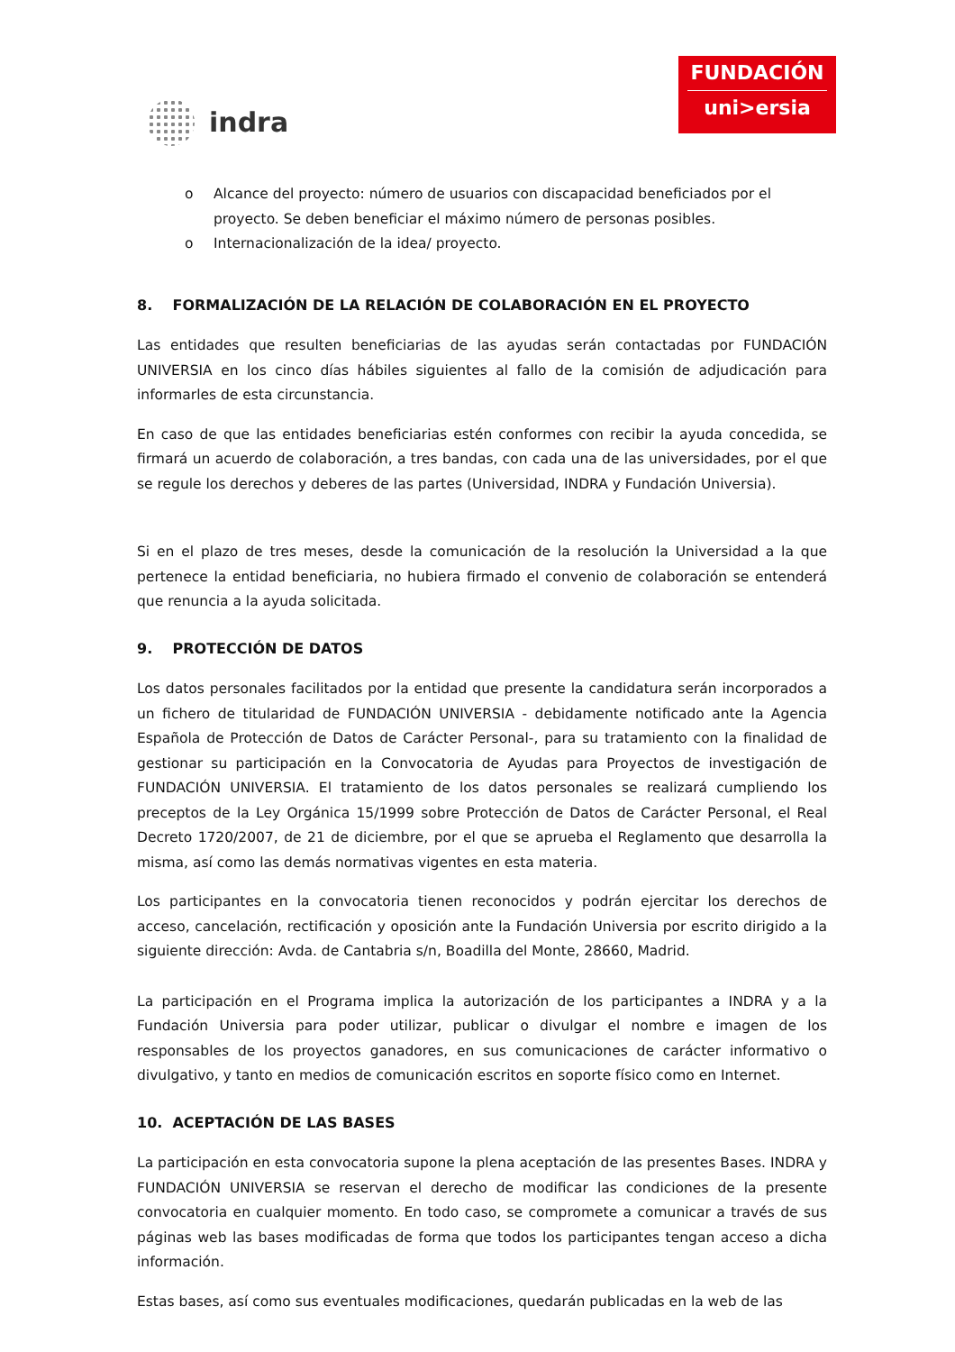indra
FUNDACIÓN
uni>ersia
o Alcance del proyecto: número de usuarios con discapacidad beneficiados por el proyecto. Se deben beneficiar el máximo número de personas posibles.
o Internacionalización de la idea/ proyecto.
8. FORMALIZACIÓN DE LA RELACIÓN DE COLABORACIÓN EN EL PROYECTO
Las entidades que resulten beneficiarias de las ayudas serán contactadas por FUNDACIÓN UNIVERSIA en los cinco días hábiles siguientes al fallo de la comisión de adjudicación para informarles de esta circunstancia.
En caso de que las entidades beneficiarias estén conformes con recibir la ayuda concedida, se firmará un acuerdo de colaboración, a tres bandas, con cada una de las universidades, por el que se regule los derechos y deberes de las partes (Universidad, INDRA y Fundación Universia).
Si en el plazo de tres meses, desde la comunicación de la resolución la Universidad a la que pertenece la entidad beneficiaria, no hubiera firmado el convenio de colaboración se entenderá que renuncia a la ayuda solicitada.
9. PROTECCIÓN DE DATOS
Los datos personales facilitados por la entidad que presente la candidatura serán incorporados a un fichero de titularidad de FUNDACIÓN UNIVERSIA - debidamente notificado ante la Agencia Española de Protección de Datos de Carácter Personal-, para su tratamiento con la finalidad de gestionar su participación en la Convocatoria de Ayudas para Proyectos de investigación de FUNDACIÓN UNIVERSIA. El tratamiento de los datos personales se realizará cumpliendo los preceptos de la Ley Orgánica 15/1999 sobre Protección de Datos de Carácter Personal, el Real Decreto 1720/2007, de 21 de diciembre, por el que se aprueba el Reglamento que desarrolla la misma, así como las demás normativas vigentes en esta materia.
Los participantes en la convocatoria tienen reconocidos y podrán ejercitar los derechos de acceso, cancelación, rectificación y oposición ante la Fundación Universia por escrito dirigido a la siguiente dirección: Avda. de Cantabria s/n, Boadilla del Monte, 28660, Madrid.
La participación en el Programa implica la autorización de los participantes a INDRA y a la Fundación Universia para poder utilizar, publicar o divulgar el nombre e imagen de los responsables de los proyectos ganadores, en sus comunicaciones de carácter informativo o divulgativo, y tanto en medios de comunicación escritos en soporte físico como en Internet.
10. ACEPTACIÓN DE LAS BASES
La participación en esta convocatoria supone la plena aceptación de las presentes Bases. INDRA y FUNDACIÓN UNIVERSIA se reservan el derecho de modificar las condiciones de la presente convocatoria en cualquier momento. En todo caso, se compromete a comunicar a través de sus páginas web las bases modificadas de forma que todos los participantes tengan acceso a dicha información.
Estas bases, así como sus eventuales modificaciones, quedarán publicadas en la web de las